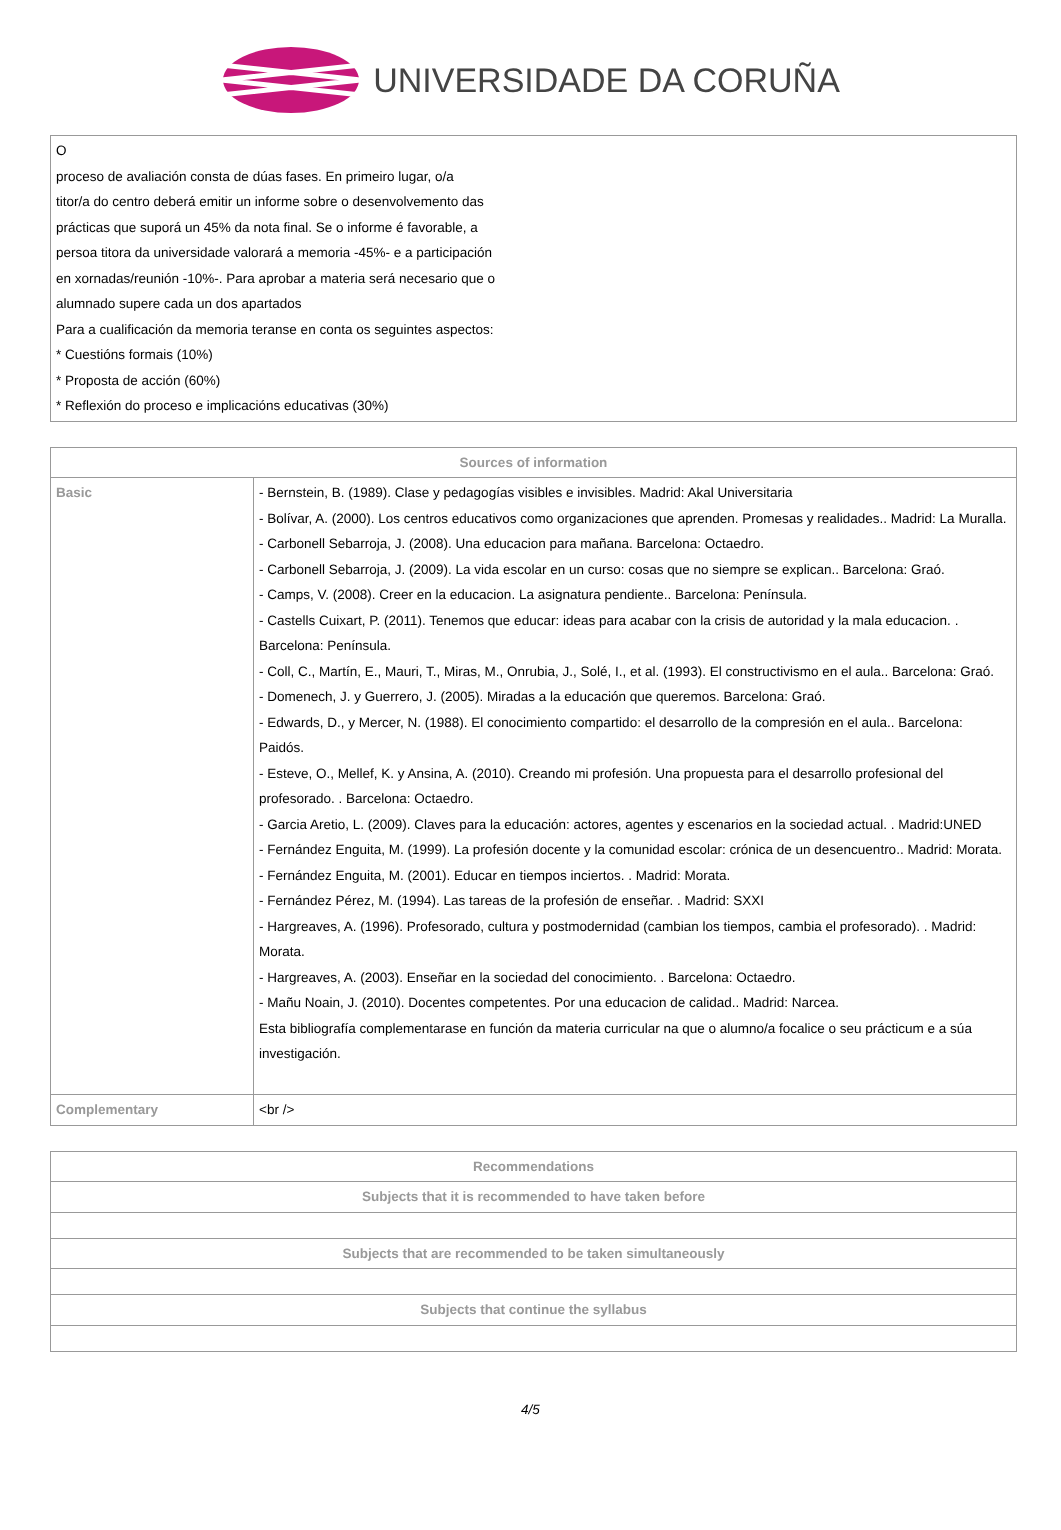UNIVERSIDADE DA CORUÑA
| O proceso de avaliación consta de dúas fases. En primeiro lugar, o/a titor/a do centro deberá emitir un informe sobre o desenvolvemento das prácticas que suporá un 45% da nota final. Se o informe é favorable, a persoa titora da universidade valorará a memoria -45%- e a participación en xornadas/reunión -10%-. Para aprobar a materia será necesario que o alumnado supere cada un dos apartados Para a cualificación da memoria teranse en conta os seguintes aspectos: * Cuestións formais (10%) * Proposta de acción (60%) * Reflexión do proceso e implicacións educativas (30%) |
| Sources of information | |
| --- | --- |
| Basic | - Bernstein, B. (1989). Clase y pedagogías visibles e invisibles. Madrid: Akal Universitaria - Bolívar, A. (2000). Los centros educativos como organizaciones que aprenden. Promesas y realidades.. Madrid: La Muralla. - Carbonell Sebarroja, J. (2008). Una educacion para mañana. Barcelona: Octaedro. - Carbonell Sebarroja, J. (2009). La vida escolar en un curso: cosas que no siempre se explican.. Barcelona: Graó. - Camps, V. (2008). Creer en la educacion. La asignatura pendiente.. Barcelona: Península. - Castells Cuixart, P. (2011). Tenemos que educar: ideas para acabar con la crisis de autoridad y la mala educacion. . Barcelona: Península. - Coll, C., Martín, E., Mauri, T., Miras, M., Onrubia, J., Solé, I., et al. (1993). El constructivismo en el aula.. Barcelona: Graó. - Domenech, J. y Guerrero, J. (2005). Miradas a la educación que queremos. Barcelona: Graó. - Edwards, D., y Mercer, N. (1988). El conocimiento compartido: el desarrollo de la compresión en el aula.. Barcelona: Paidós. - Esteve, O., Mellef, K. y Ansina, A. (2010). Creando mi profesión. Una propuesta para el desarrollo profesional del profesorado. . Barcelona: Octaedro. - Garcia Aretio, L. (2009). Claves para la educación: actores, agentes y escenarios en la sociedad actual. . Madrid:UNED - Fernández Enguita, M. (1999). La profesión docente y la comunidad escolar: crónica de un desencuentro.. Madrid: Morata. - Fernández Enguita, M. (2001). Educar en tiempos inciertos. . Madrid: Morata. - Fernández Pérez, M. (1994). Las tareas de la profesión de enseñar. . Madrid: SXXI - Hargreaves, A. (1996). Profesorado, cultura y postmodernidad (cambian los tiempos, cambia el profesorado). . Madrid: Morata. - Hargreaves, A. (2003). Enseñar en la sociedad del conocimiento. . Barcelona: Octaedro. - Mañu Noain, J. (2010). Docentes competentes. Por una educacion de calidad.. Madrid: Narcea. Esta bibliografía complementarase en función da materia curricular na que o alumno/a focalice o seu prácticum e a súa investigación. |
| Complementary | <br /> |
| Recommendations |
| --- |
| Subjects that it is recommended to have taken before |
| Subjects that are recommended to be taken simultaneously |
| Subjects that continue the syllabus |
4/5